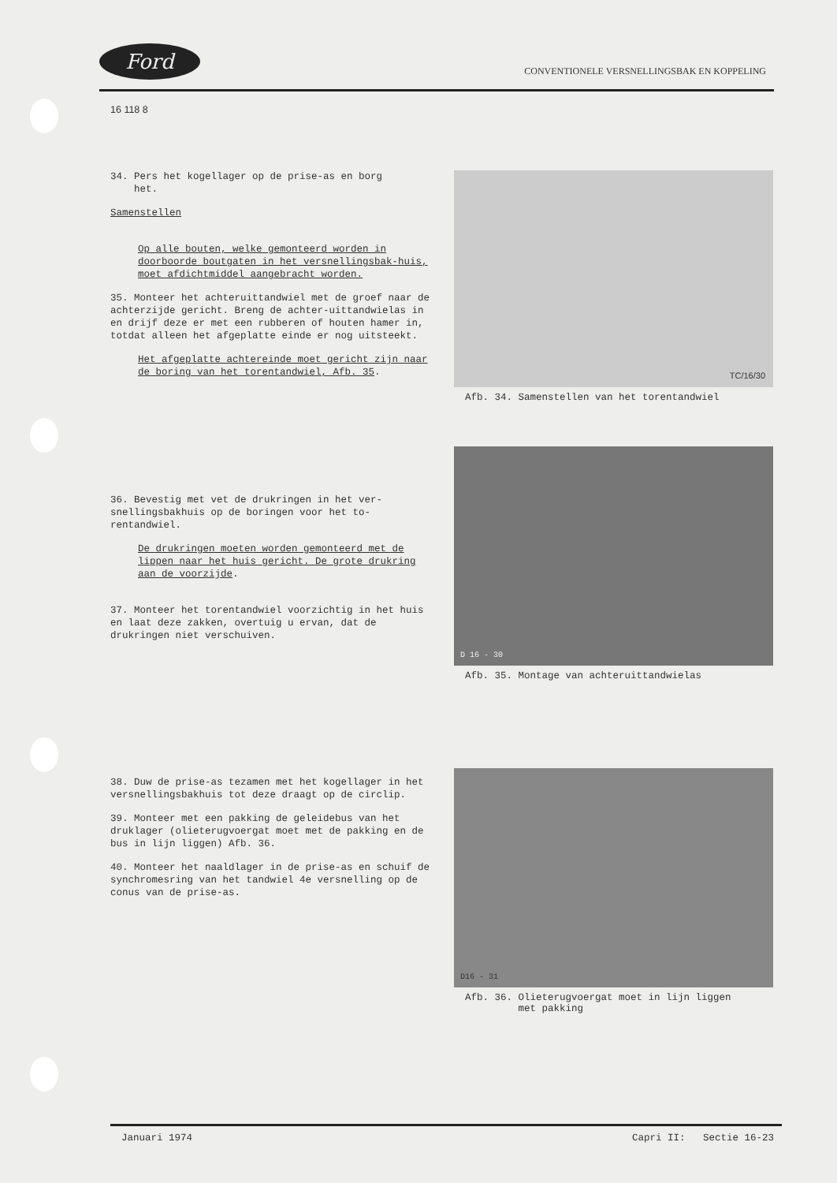Ford
CONVENTIONELE VERSNELLINGSBAK EN KOPPELING
16 118 8
34. Pers het kogellager op de prise-as en borg
het.
Samenstellen
Op alle bouten, welke gemonteerd worden in doorboorde boutgaten in het versnellingsbak-huis, moet afdichtmiddel aangebracht worden.
35. Monteer het achteruittandwiel met de groef naar de achterzijde gericht. Breng de achter-uittandwielas in en drijf deze er met een rubberen of houten hamer in, totdat alleen het afgeplatte einde er nog uitsteekt.
Het afgeplatte achtereinde moet gericht zijn naar de boring van het torentandwiel, Afb. 35.
TC/16/30
Afb. 34. Samenstellen van het torentandwiel
36. Bevestig met vet de drukringen in het ver-snellingsbakhuis op de boringen voor het to-rentandwiel.
De drukringen moeten worden gemonteerd met de lippen naar het huis gericht. De grote drukring aan de voorzijde.
37. Monteer het torentandwiel voorzichtig in het huis en laat deze zakken, overtuig u ervan, dat de drukringen niet verschuiven.
D 16 - 30
Afb. 35. Montage van achteruittandwielas
38. Duw de prise-as tezamen met het kogellager in het versnellingsbakhuis tot deze draagt op de circlip.
39. Monteer met een pakking de geleidebus van het druklager (olieterugvoergat moet met de pakking en de bus in lijn liggen) Afb. 36.
40. Monteer het naaldlager in de prise-as en schuif de synchromesring van het tandwiel 4e versnelling op de conus van de prise-as.
D16 - 31
Afb. 36. Olieterugvoergat moet in lijn liggen
met pakking
Januari 1974 Capri II: Sectie 16-23